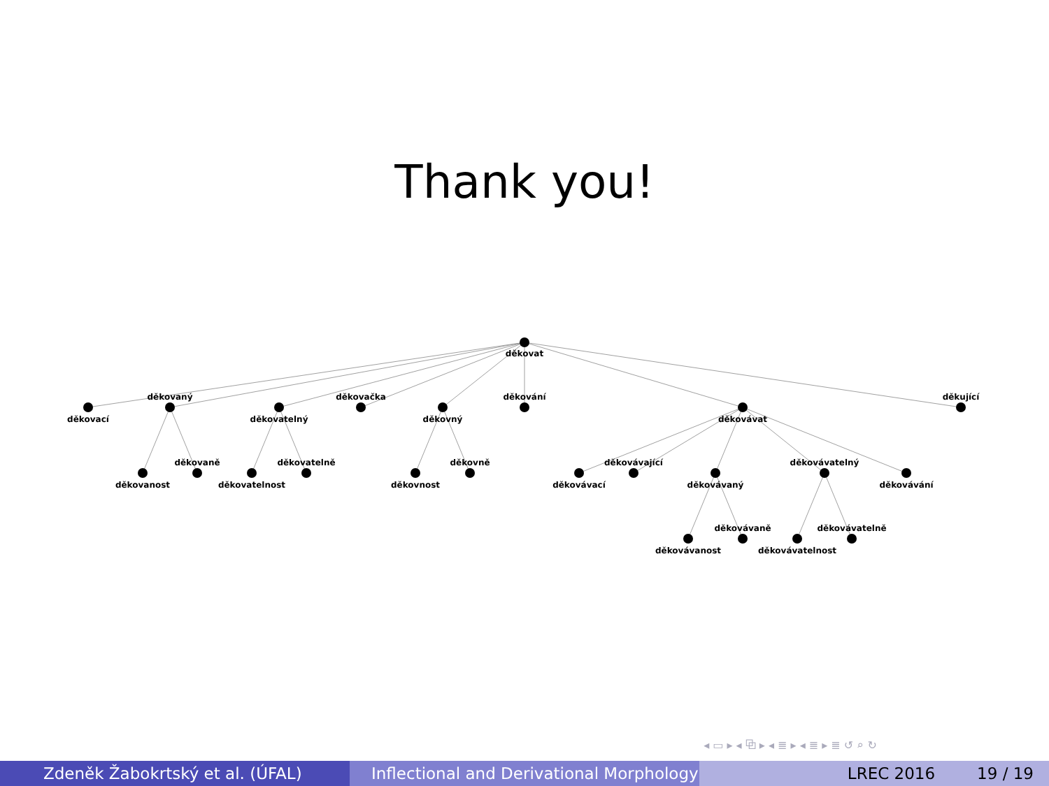Thank you!
děkovat
děkovací
děkovaný
děkovatelný
děkovačka
děkovný
děkování
děkovávat
děkující
děkovanost
děkovaně
děkovatelnost
děkovatelně
děkovnost
děkovně
děkovávací
děkovávající
děkovávaný
děkovávatelný
děkovávání
děkovávanost
děkovávaně
děkovávatelnost
děkovávatelně
◂ ▭ ▸ ◂ ⧉ ▸ ◂ ≣ ▸ ◂ ≣ ▸ ≣ ↺ ⌕ ↻
Zdeněk Žabokrtský et al. (ÚFAL) Inflectional and Derivational Morphology
LREC 2016 19 / 19